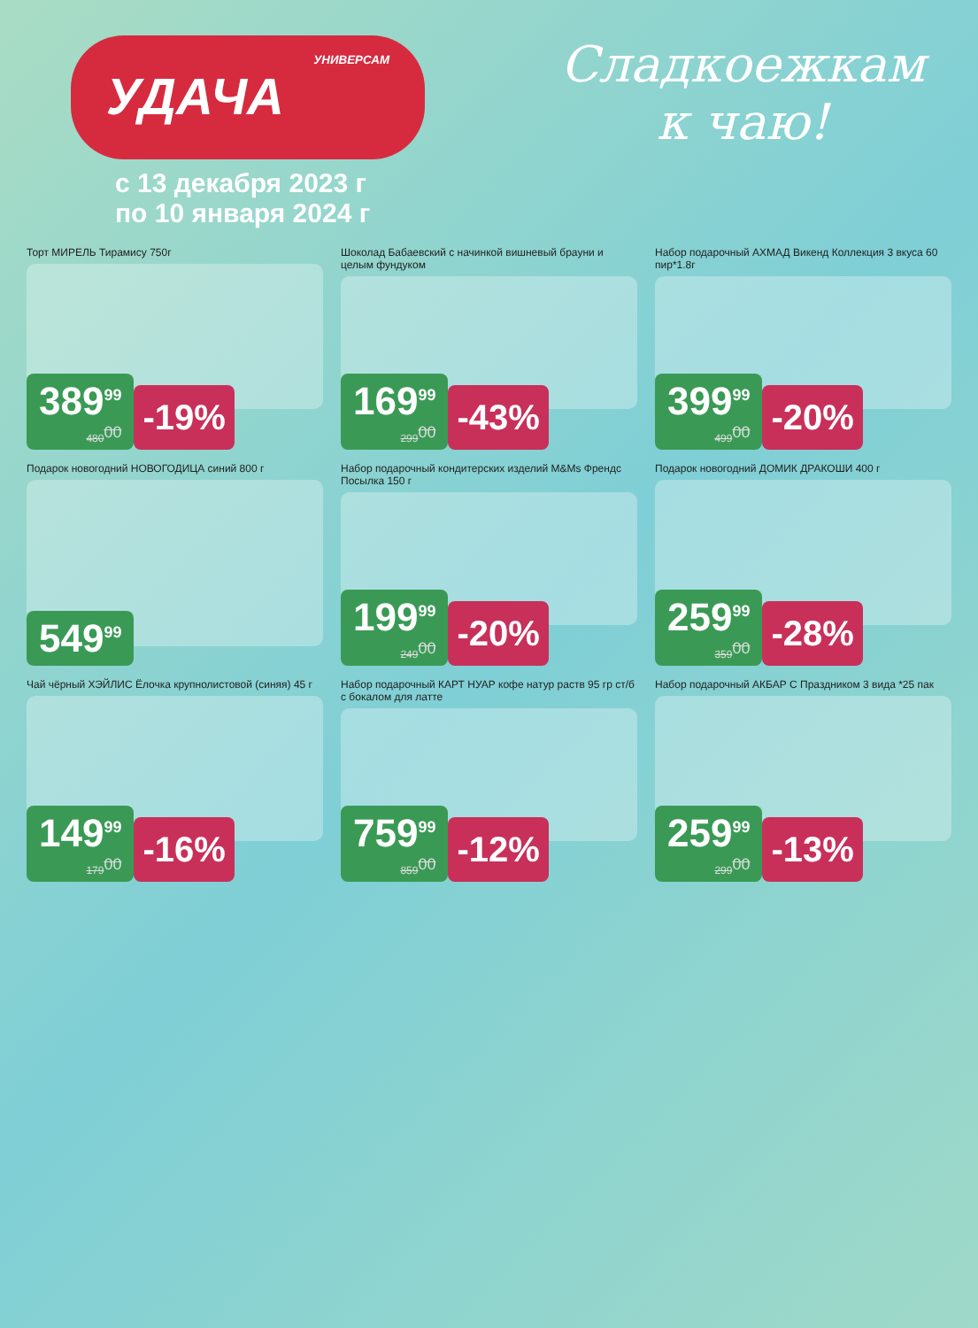УНИВЕРСАМ
УДАЧА
Сладкоежкам
к чаю!
с 13 декабря 2023 г
по 10 января 2024 г
Торт МИРЕЛЬ Тирамису 750г
389<sup>99</sup>
480<sup>00</sup>
-19%
Шоколад Бабаевский с начинкой вишневый брауни и целым фундуком
169<sup>99</sup>
299<sup>00</sup>
-43%
Набор подарочный АХМАД Викенд Коллекция 3 вкуса 60 пир*1.8г
399<sup>99</sup>
499<sup>00</sup>
-20%
Подарок новогодний НОВОГОДИЦА синий 800 г
549<sup>99</sup>
Набор подарочный кондитерских изделий M&Ms Френдс Посылка 150 г
199<sup>99</sup>
249<sup>00</sup>
-20%
Подарок новогодний ДОМИК ДРАКОШИ 400 г
259<sup>99</sup>
359<sup>00</sup>
-28%
Чай чёрный ХЭЙЛИС Ёлочка крупнолистовой (синяя) 45 г
149<sup>99</sup>
179<sup>00</sup>
-16%
Набор подарочный КАРТ НУАР кофе натур раств 95 гр ст/б с бокалом для латте
759<sup>99</sup>
859<sup>00</sup>
-12%
Набор подарочный АКБАР С Праздником 3 вида *25 пак
259<sup>99</sup>
299<sup>00</sup>
-13%